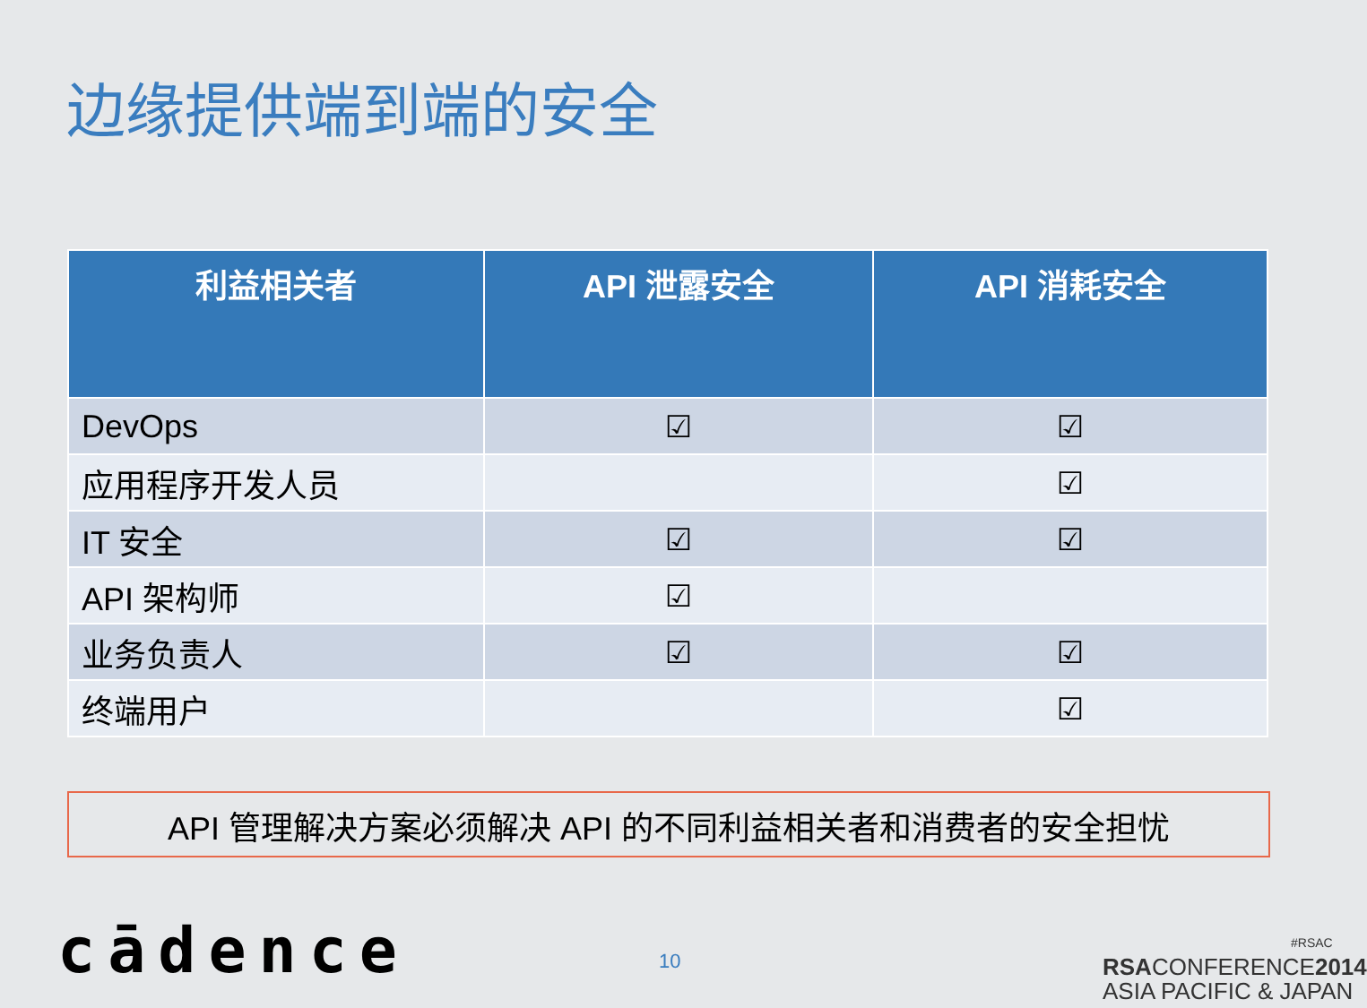边缘提供端到端的安全
| 利益相关者 | API 泄露安全 | API 消耗安全 |
| --- | --- | --- |
| DevOps | ☑ | ☑ |
| 应用程序开发人员 | | ☑ |
| IT 安全 | ☑ | ☑ |
| API 架构师 | ☑ | |
| 业务负责人 | ☑ | ☑ |
| 终端用户 | | ☑ |
API 管理解决方案必须解决 API 的不同利益相关者和消费者的安全担忧
cādence 10
#RSAC
RSACONFERENCE2014
ASIA PACIFIC & JAPAN